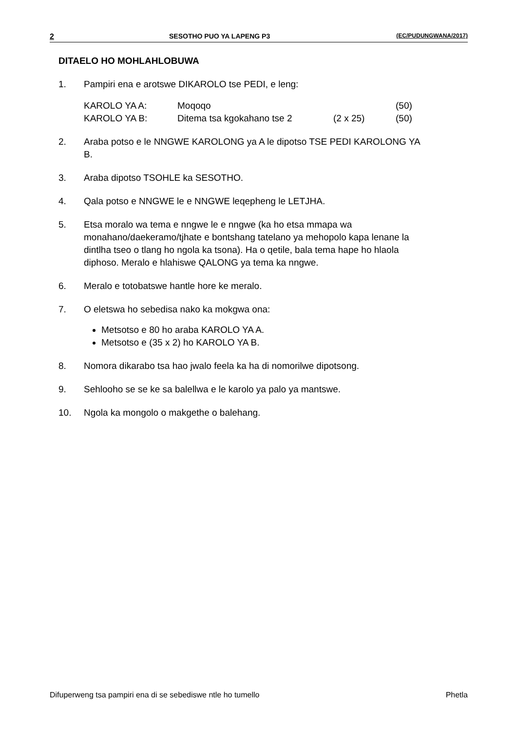2 SESOTHO PUO YA LAPENG P3 (EC/PUDUNGWANA/2017)
DITAELO HO MOHLAHLOBUWA
1. Pampiri ena e arotswe DIKAROLO tse PEDI, e leng:
| KAROLO YA A: | Moqoqo | | (50) |
| KAROLO YA B: | Ditema tsa kgokahano tse 2 | (2 x 25) | (50) |
2. Araba potso e le NNGWE KAROLONG ya A le dipotso TSE PEDI KAROLONG YA B.
3. Araba dipotso TSOHLE ka SESOTHO.
4. Qala potso e NNGWE le e NNGWE leqepheng le LETJHA.
5. Etsa moralo wa tema e nngwe le e nngwe (ka ho etsa mmapa wa monahano/daekeramo/tjhate e bontshang tatelano ya mehopolo kapa lenane la dintlha tseo o tlang ho ngola ka tsona). Ha o qetile, bala tema hape ho hlaola diphoso. Meralo e hlahiswe QALONG ya tema ka nngwe.
6. Meralo e totobatswe hantle hore ke meralo.
7. O eletswa ho sebedisa nako ka mokgwa ona:
Metsotso e 80 ho araba KAROLO YA A.
Metsotso e (35 x 2) ho KAROLO YA B.
8. Nomora dikarabo tsa hao jwalo feela ka ha di nomorilwe dipotsong.
9. Sehlooho se se ke sa balellwa e le karolo ya palo ya mantswe.
10. Ngola ka mongolo o makgethe o balehang.
Difuperweng tsa pampiri ena di se sebediswe ntle ho tumello Phetla